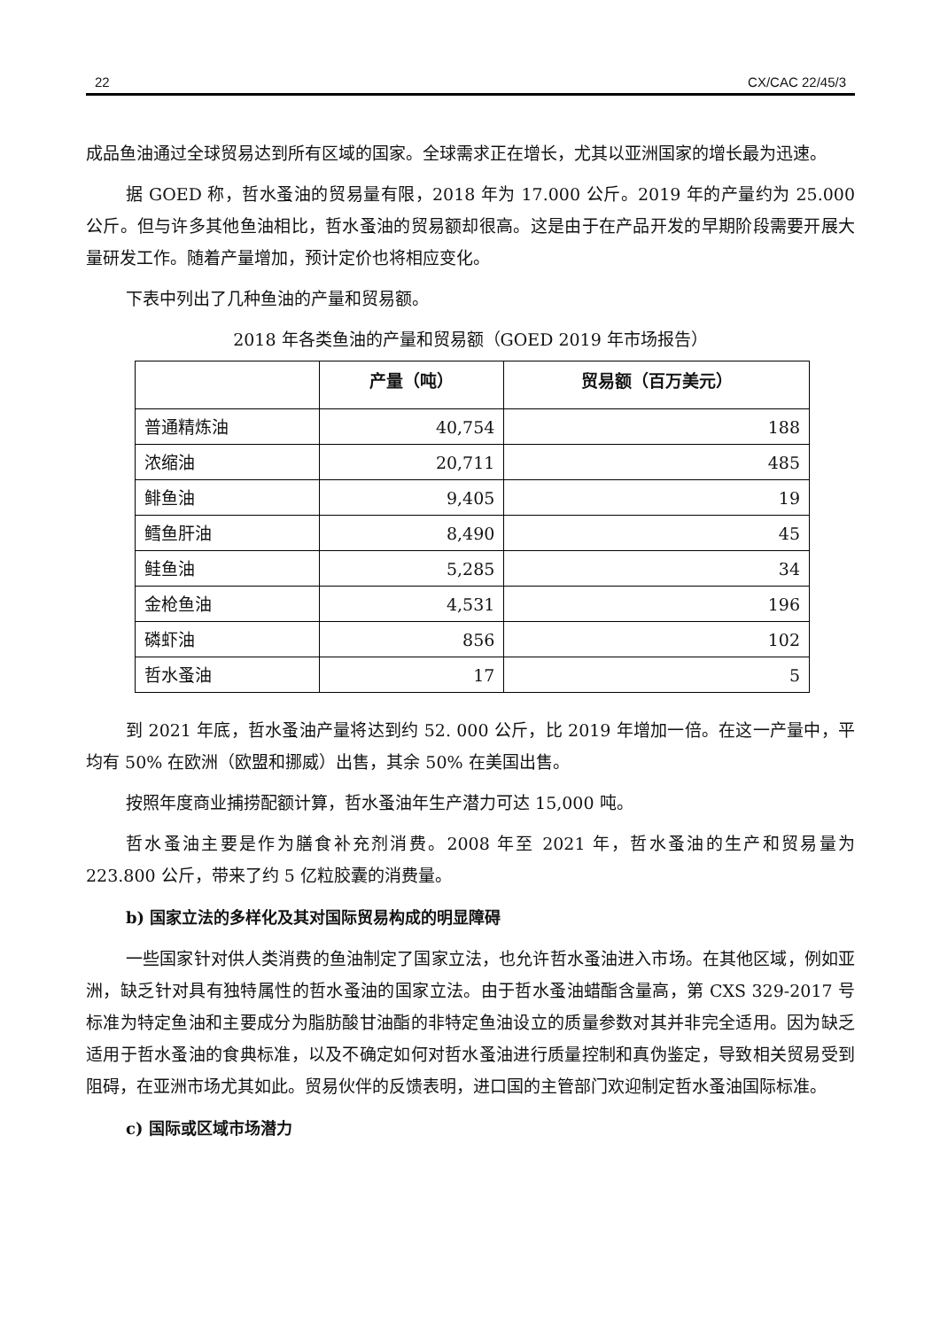22 CX/CAC 22/45/3
成品鱼油通过全球贸易达到所有区域的国家。全球需求正在增长，尤其以亚洲国家的增长最为迅速。
据 GOED 称，哲水蚤油的贸易量有限，2018 年为 17.000 公斤。2019 年的产量约为 25.000 公斤。但与许多其他鱼油相比，哲水蚤油的贸易额却很高。这是由于在产品开发的早期阶段需要开展大量研发工作。随着产量增加，预计定价也将相应变化。
下表中列出了几种鱼油的产量和贸易额。
2018 年各类鱼油的产量和贸易额（GOED 2019 年市场报告）
| | 产量（吨） | 贸易额（百万美元） |
| --- | --- | --- |
| 普通精炼油 | 40,754 | 188 |
| 浓缩油 | 20,711 | 485 |
| 鲱鱼油 | 9,405 | 19 |
| 鳕鱼肝油 | 8,490 | 45 |
| 鲑鱼油 | 5,285 | 34 |
| 金枪鱼油 | 4,531 | 196 |
| 磷虾油 | 856 | 102 |
| 哲水蚤油 | 17 | 5 |
到 2021 年底，哲水蚤油产量将达到约 52. 000 公斤，比 2019 年增加一倍。在这一产量中，平均有 50% 在欧洲（欧盟和挪威）出售，其余 50% 在美国出售。
按照年度商业捕捞配额计算，哲水蚤油年生产潜力可达 15,000 吨。
哲水蚤油主要是作为膳食补充剂消费。2008 年至 2021 年，哲水蚤油的生产和贸易量为 223.800 公斤，带来了约 5 亿粒胶囊的消费量。
b) 国家立法的多样化及其对国际贸易构成的明显障碍
一些国家针对供人类消费的鱼油制定了国家立法，也允许哲水蚤油进入市场。在其他区域，例如亚洲，缺乏针对具有独特属性的哲水蚤油的国家立法。由于哲水蚤油蜡酯含量高，第 CXS 329-2017 号标准为特定鱼油和主要成分为脂肪酸甘油酯的非特定鱼油设立的质量参数对其并非完全适用。因为缺乏适用于哲水蚤油的食典标准，以及不确定如何对哲水蚤油进行质量控制和真伪鉴定，导致相关贸易受到阻碍，在亚洲市场尤其如此。贸易伙伴的反馈表明，进口国的主管部门欢迎制定哲水蚤油国际标准。
c) 国际或区域市场潜力